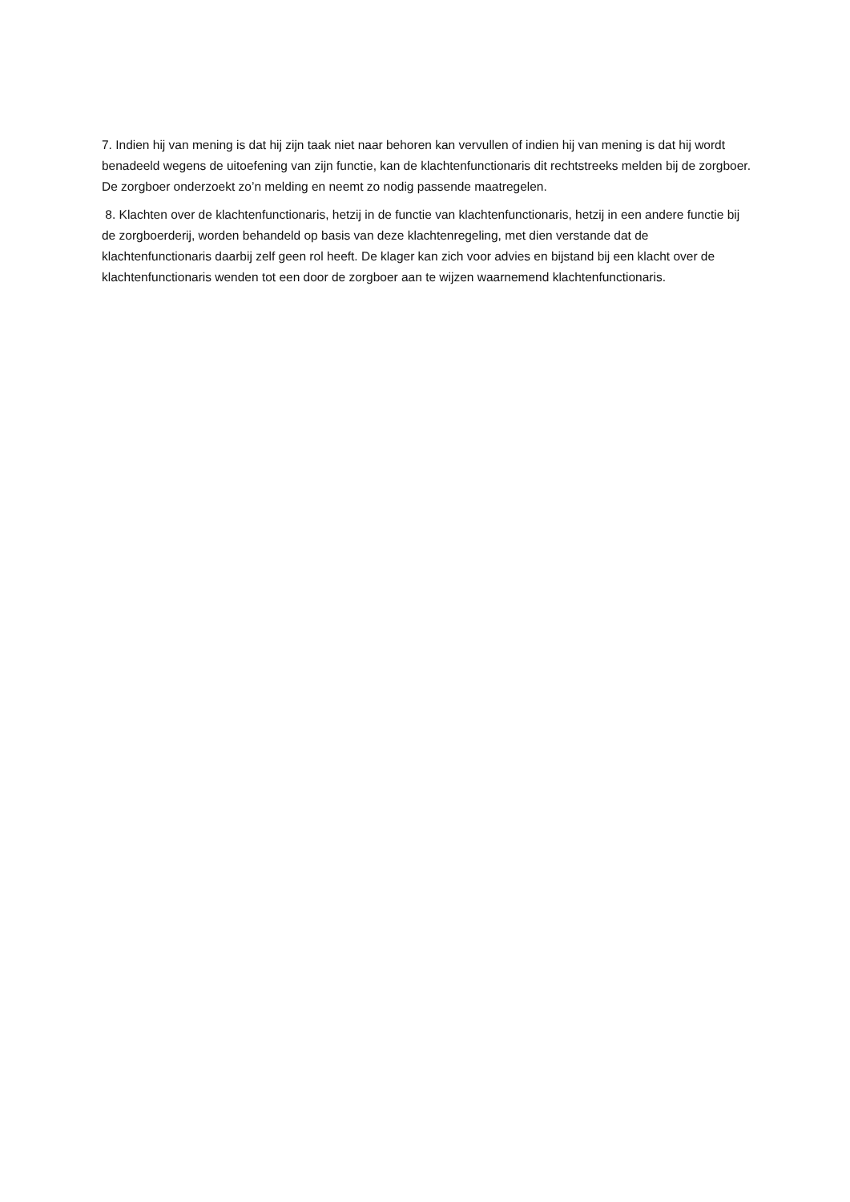7. Indien hij van mening is dat hij zijn taak niet naar behoren kan vervullen of indien hij van mening is dat hij wordt benadeeld wegens de uitoefening van zijn functie, kan de klachtenfunctionaris dit rechtstreeks melden bij de zorgboer. De zorgboer onderzoekt zo’n melding en neemt zo nodig passende maatregelen.
8. Klachten over de klachtenfunctionaris, hetzij in de functie van klachtenfunctionaris, hetzij in een andere functie bij de zorgboerderij, worden behandeld op basis van deze klachtenregeling, met dien verstande dat de klachtenfunctionaris daarbij zelf geen rol heeft. De klager kan zich voor advies en bijstand bij een klacht over de klachtenfunctionaris wenden tot een door de zorgboer aan te wijzen waarnemend klachtenfunctionaris.